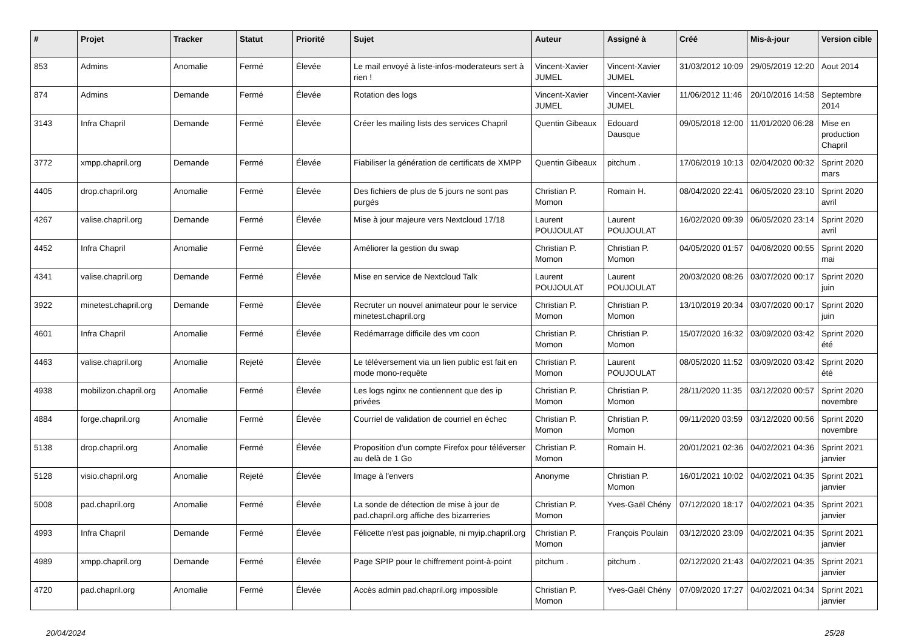| # | Projet | Tracker | Statut | Priorité | Sujet | Auteur | Assigné à | Créé | Mis-à-jour | Version cible |
| --- | --- | --- | --- | --- | --- | --- | --- | --- | --- | --- |
| 853 | Admins | Anomalie | Fermé | Élevée | Le mail envoyé à liste-infos-moderateurs sert à rien ! | Vincent-Xavier JUMEL | Vincent-Xavier JUMEL | 31/03/2012 10:09 | 29/05/2019 12:20 | Aout 2014 |
| 874 | Admins | Demande | Fermé | Élevée | Rotation des logs | Vincent-Xavier JUMEL | Vincent-Xavier JUMEL | 11/06/2012 11:46 | 20/10/2016 14:58 | Septembre 2014 |
| 3143 | Infra Chapril | Demande | Fermé | Élevée | Créer les mailing lists des services Chapril | Quentin Gibeaux | Edouard Dausque | 09/05/2018 12:00 | 11/01/2020 06:28 | Mise en production Chapril |
| 3772 | xmpp.chapril.org | Demande | Fermé | Élevée | Fiabiliser la génération de certificats de XMPP | Quentin Gibeaux | pitchum . | 17/06/2019 10:13 | 02/04/2020 00:32 | Sprint 2020 mars |
| 4405 | drop.chapril.org | Anomalie | Fermé | Élevée | Des fichiers de plus de 5 jours ne sont pas purgés | Christian P. Momon | Romain H. | 08/04/2020 22:41 | 06/05/2020 23:10 | Sprint 2020 avril |
| 4267 | valise.chapril.org | Demande | Fermé | Élevée | Mise à jour majeure vers Nextcloud 17/18 | Laurent POUJOULAT | Laurent POUJOULAT | 16/02/2020 09:39 | 06/05/2020 23:14 | Sprint 2020 avril |
| 4452 | Infra Chapril | Anomalie | Fermé | Élevée | Améliorer la gestion du swap | Christian P. Momon | Christian P. Momon | 04/05/2020 01:57 | 04/06/2020 00:55 | Sprint 2020 mai |
| 4341 | valise.chapril.org | Demande | Fermé | Élevée | Mise en service de Nextcloud Talk | Laurent POUJOULAT | Laurent POUJOULAT | 20/03/2020 08:26 | 03/07/2020 00:17 | Sprint 2020 juin |
| 3922 | minetest.chapril.org | Demande | Fermé | Élevée | Recruter un nouvel animateur pour le service minetest.chapril.org | Christian P. Momon | Christian P. Momon | 13/10/2019 20:34 | 03/07/2020 00:17 | Sprint 2020 juin |
| 4601 | Infra Chapril | Anomalie | Fermé | Élevée | Redémarrage difficile des vm coon | Christian P. Momon | Christian P. Momon | 15/07/2020 16:32 | 03/09/2020 03:42 | Sprint 2020 été |
| 4463 | valise.chapril.org | Anomalie | Rejeté | Élevée | Le téléversement via un lien public est fait en mode mono-requête | Christian P. Momon | Laurent POUJOULAT | 08/05/2020 11:52 | 03/09/2020 03:42 | Sprint 2020 été |
| 4938 | mobilizon.chapril.org | Anomalie | Fermé | Élevée | Les logs nginx ne contiennent que des ip privées | Christian P. Momon | Christian P. Momon | 28/11/2020 11:35 | 03/12/2020 00:57 | Sprint 2020 novembre |
| 4884 | forge.chapril.org | Anomalie | Fermé | Élevée | Courriel de validation de courriel en échec | Christian P. Momon | Christian P. Momon | 09/11/2020 03:59 | 03/12/2020 00:56 | Sprint 2020 novembre |
| 5138 | drop.chapril.org | Anomalie | Fermé | Élevée | Proposition d'un compte Firefox pour téléverser au delà de 1 Go | Christian P. Momon | Romain H. | 20/01/2021 02:36 | 04/02/2021 04:36 | Sprint 2021 janvier |
| 5128 | visio.chapril.org | Anomalie | Rejeté | Élevée | Image à l'envers | Anonyme | Christian P. Momon | 16/01/2021 10:02 | 04/02/2021 04:35 | Sprint 2021 janvier |
| 5008 | pad.chapril.org | Anomalie | Fermé | Élevée | La sonde de détection de mise à jour de pad.chapril.org affiche des bizarreries | Christian P. Momon | Yves-Gaël Chény | 07/12/2020 18:17 | 04/02/2021 04:35 | Sprint 2021 janvier |
| 4993 | Infra Chapril | Demande | Fermé | Élevée | Félicette n'est pas joignable, ni myip.chapril.org | Christian P. Momon | François Poulain | 03/12/2020 23:09 | 04/02/2021 04:35 | Sprint 2021 janvier |
| 4989 | xmpp.chapril.org | Demande | Fermé | Élevée | Page SPIP pour le chiffrement point-à-point | pitchum . | pitchum . | 02/12/2020 21:43 | 04/02/2021 04:35 | Sprint 2021 janvier |
| 4720 | pad.chapril.org | Anomalie | Fermé | Élevée | Accès admin pad.chapril.org impossible | Christian P. Momon | Yves-Gaël Chény | 07/09/2020 17:27 | 04/02/2021 04:34 | Sprint 2021 janvier |
20/04/2024 25/28